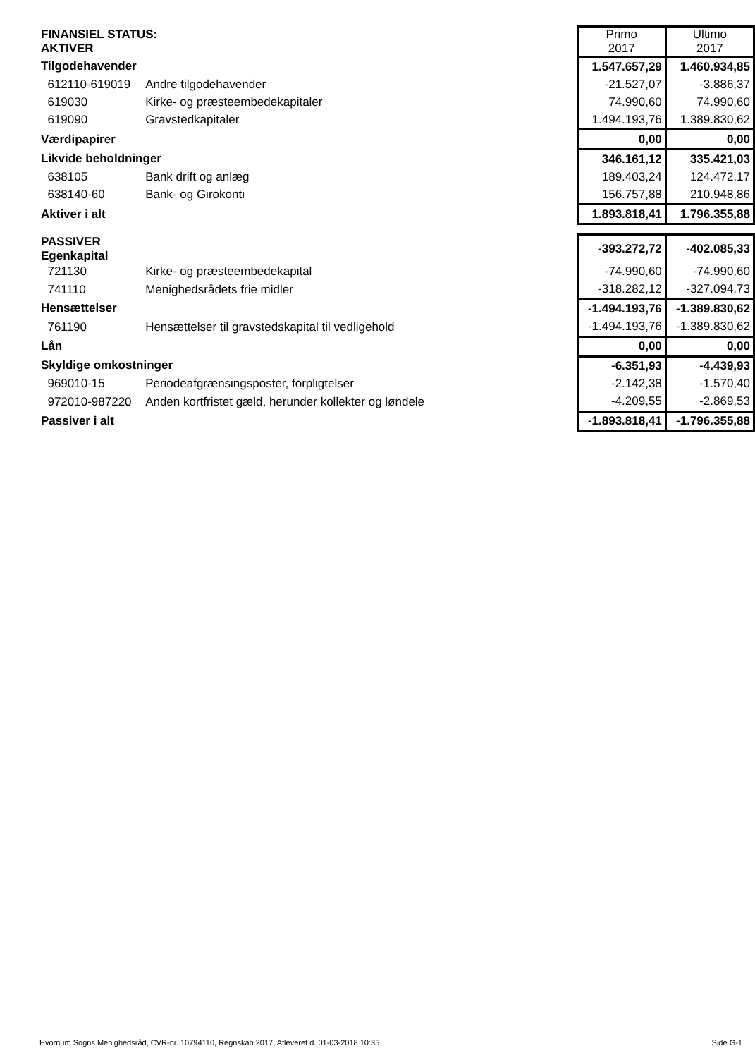| FINANSIEL STATUS: AKTIVER | | | Primo 2017 | Ultimo 2017 |
| Tilgodehavender | | | 1.547.657,29 | 1.460.934,85 |
| 612110-619019 | Andre tilgodehavender | | -21.527,07 | -3.886,37 |
| 619030 | Kirke- og præsteembedekapitaler | | 74.990,60 | 74.990,60 |
| 619090 | Gravstedkapitaler | | 1.494.193,76 | 1.389.830,62 |
| Værdipapirer | | | 0,00 | 0,00 |
| Likvide beholdninger | | | 346.161,12 | 335.421,03 |
| 638105 | Bank drift og anlæg | | 189.403,24 | 124.472,17 |
| 638140-60 | Bank- og Girokonti | | 156.757,88 | 210.948,86 |
| Aktiver i alt | | | 1.893.818,41 | 1.796.355,88 |
| PASSIVER Egenkapital | | | -393.272,72 | -402.085,33 |
| 721130 | Kirke- og præsteembedekapital | | -74.990,60 | -74.990,60 |
| 741110 | Menighedsrådets frie midler | | -318.282,12 | -327.094,73 |
| Hensættelser | | | -1.494.193,76 | -1.389.830,62 |
| 761190 | Hensættelser til gravstedskapital til vedligehold | | -1.494.193,76 | -1.389.830,62 |
| Lån | | | 0,00 | 0,00 |
| Skyldige omkostninger | | | -6.351,93 | -4.439,93 |
| 969010-15 | Periodeafgrænsingsposter, forpligtelser | | -2.142,38 | -1.570,40 |
| 972010-987220 | Anden kortfristet gæld, herunder kollekter og løndele | | -4.209,55 | -2.869,53 |
| Passiver i alt | | | -1.893.818,41 | -1.796.355,88 |
Hvornum Sogns Menighedsråd, CVR-nr. 10794110, Regnskab 2017, Afleveret d. 01-03-2018 10:35 Side G-1